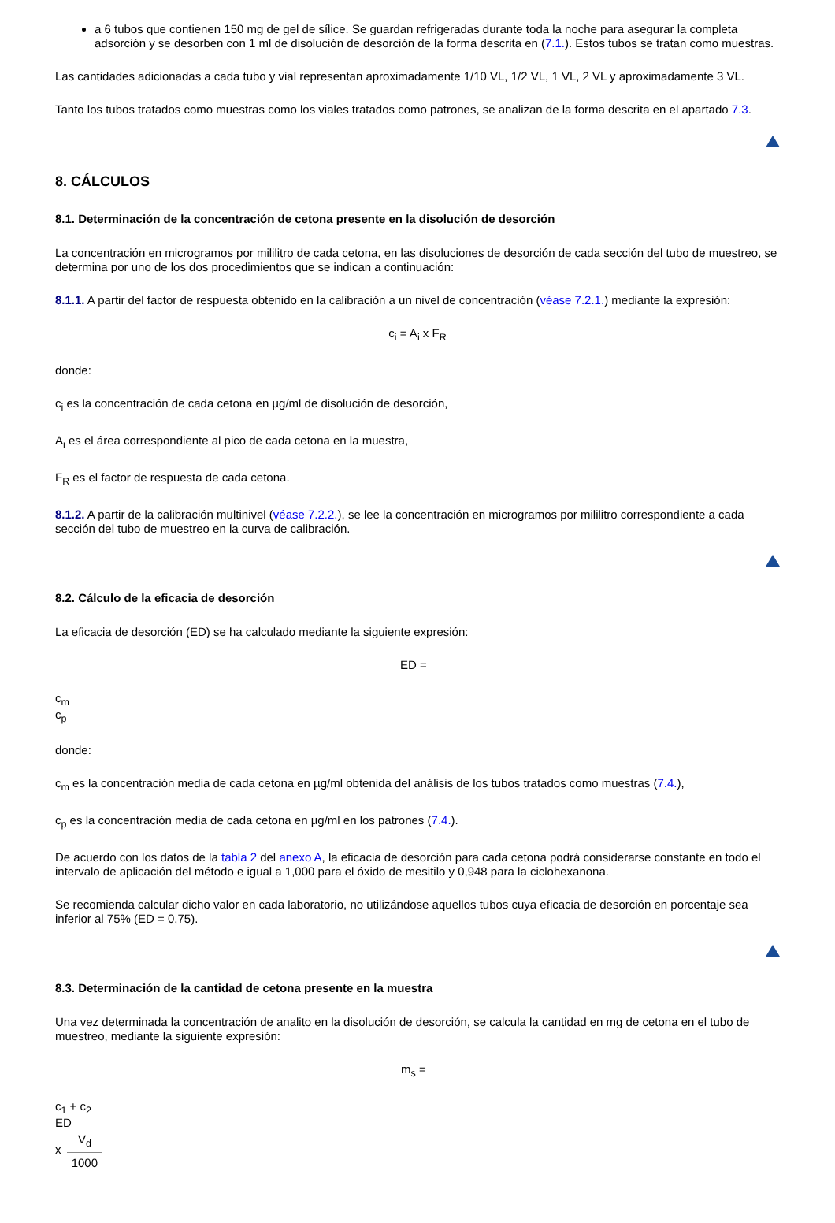a 6 tubos que contienen 150 mg de gel de sílice. Se guardan refrigeradas durante toda la noche para asegurar la completa adsorción y se desorben con 1 ml de disolución de desorción de la forma descrita en (7.1.). Estos tubos se tratan como muestras.
Las cantidades adicionadas a cada tubo y vial representan aproximadamente 1/10 VL, 1/2 VL, 1 VL, 2 VL y aproximadamente 3 VL.
Tanto los tubos tratados como muestras como los viales tratados como patrones, se analizan de la forma descrita en el apartado 7.3.
8. CÁLCULOS
8.1. Determinación de la concentración de cetona presente en la disolución de desorción
La concentración en microgramos por mililitro de cada cetona, en las disoluciones de desorción de cada sección del tubo de muestreo, se determina por uno de los dos procedimientos que se indican a continuación:
8.1.1. A partir del factor de respuesta obtenido en la calibración a un nivel de concentración (véase 7.2.1.) mediante la expresión:
c<sub>i</sub> = A<sub>i</sub> x F<sub>R</sub>
donde:
c<sub>i</sub> es la concentración de cada cetona en µg/ml de disolución de desorción,
A<sub>i</sub> es el área correspondiente al pico de cada cetona en la muestra,
F<sub>R</sub> es el factor de respuesta de cada cetona.
8.1.2. A partir de la calibración multinivel (véase 7.2.2.), se lee la concentración en microgramos por mililitro correspondiente a cada sección del tubo de muestreo en la curva de calibración.
8.2. Cálculo de la eficacia de desorción
La eficacia de desorción (ED) se ha calculado mediante la siguiente expresión:
ED =
c<sub>m</sub>
c<sub>p</sub>
donde:
c<sub>m</sub> es la concentración media de cada cetona en µg/ml obtenida del análisis de los tubos tratados como muestras (7.4.),
c<sub>p</sub> es la concentración media de cada cetona en µg/ml en los patrones (7.4.).
De acuerdo con los datos de la tabla 2 del anexo A, la eficacia de desorción para cada cetona podrá considerarse constante en todo el intervalo de aplicación del método e igual a 1,000 para el óxido de mesitilo y 0,948 para la ciclohexanona.
Se recomienda calcular dicho valor en cada laboratorio, no utilizándose aquellos tubos cuya eficacia de desorción en porcentaje sea inferior al 75% (ED = 0,75).
8.3. Determinación de la cantidad de cetona presente en la muestra
Una vez determinada la concentración de analito en la disolución de desorción, se calcula la cantidad en mg de cetona en el tubo de muestreo, mediante la siguiente expresión:
m<sub>s</sub> =
c<sub>1</sub> + c<sub>2</sub>
ED
x
V<sub>d</sub>
1000